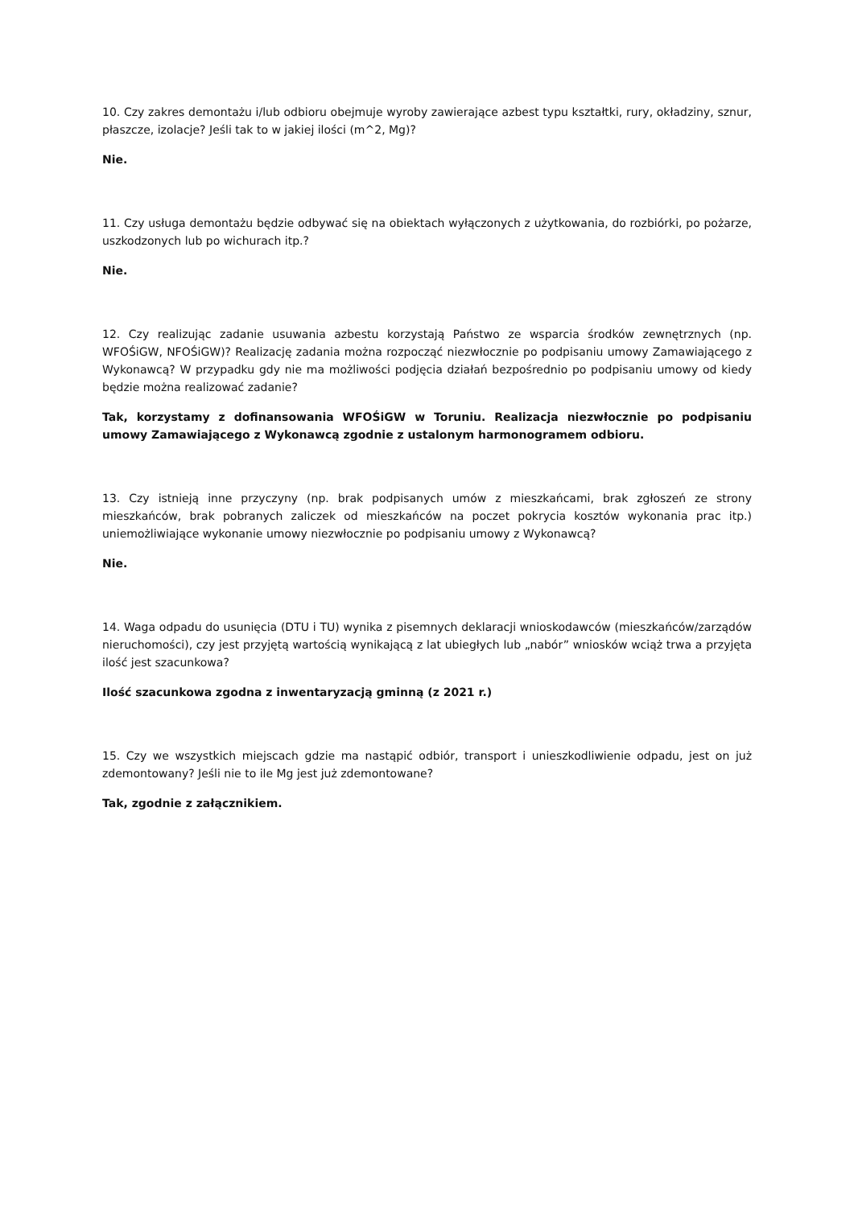10. Czy zakres demontażu i/lub odbioru obejmuje wyroby zawierające azbest typu kształtki, rury, okładziny, sznur, płaszcze, izolacje? Jeśli tak to w jakiej ilości (m^2, Mg)?
Nie.
11. Czy usługa demontażu będzie odbywać się na obiektach wyłączonych z użytkowania, do rozbiórki, po pożarze, uszkodzonych lub po wichurach itp.?
Nie.
12. Czy realizując zadanie usuwania azbestu korzystają Państwo ze wsparcia środków zewnętrznych (np. WFOŚiGW, NFOŚiGW)? Realizację zadania można rozpocząć niezwłocznie po podpisaniu umowy Zamawiającego z Wykonawcą? W przypadku gdy nie ma możliwości podjęcia działań bezpośrednio po podpisaniu umowy od kiedy będzie można realizować zadanie?
Tak, korzystamy z dofinansowania WFOŚiGW w Toruniu. Realizacja niezwłocznie po podpisaniu umowy Zamawiającego z Wykonawcą zgodnie z ustalonym harmonogramem odbioru.
13. Czy istnieją inne przyczyny (np. brak podpisanych umów z mieszkańcami, brak zgłoszeń ze strony mieszkańców, brak pobranych zaliczek od mieszkańców na poczet pokrycia kosztów wykonania prac itp.) uniemożliwiające wykonanie umowy niezwłocznie po podpisaniu umowy z Wykonawcą?
Nie.
14. Waga odpadu do usunięcia (DTU i TU) wynika z pisemnych deklaracji wnioskodawców (mieszkańców/zarządów nieruchomości), czy jest przyjętą wartością wynikającą z lat ubiegłych lub „nabór” wniosków wciąż trwa a przyjęta ilość jest szacunkowa?
Ilość szacunkowa zgodna z inwentaryzacją gminną (z 2021 r.)
15. Czy we wszystkich miejscach gdzie ma nastąpić odbiór, transport i unieszkodliwienie odpadu, jest on już zdemontowany? Jeśli nie to ile Mg jest już zdemontowane?
Tak, zgodnie z załącznikiem.